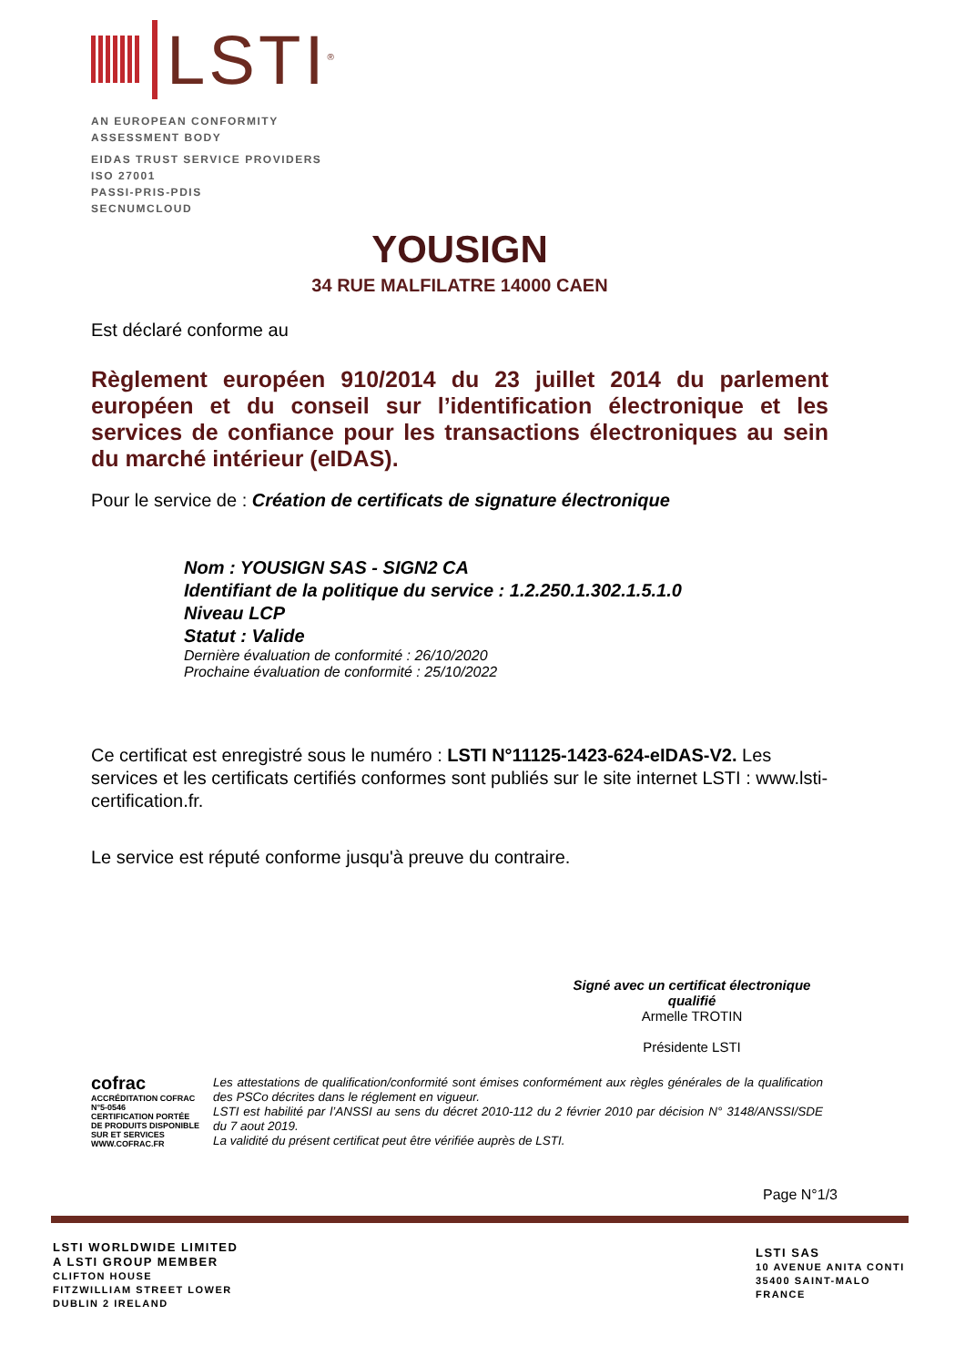LSTI<sup>®</sup>
AN EUROPEAN CONFORMITY
ASSESSMENT BODY
EIDAS TRUST SERVICE PROVIDERS
ISO 27001
PASSI-PRIS-PDIS
SECNUMCLOUD
YOUSIGN
34 RUE MALFILATRE 14000 CAEN
Est déclaré conforme au
Règlement européen 910/2014 du 23 juillet 2014 du parlement européen et du conseil sur l’identification électronique et les services de confiance pour les transactions électroniques au sein du marché intérieur (eIDAS).
Pour le service de : Création de certificats de signature électronique
Nom : YOUSIGN SAS - SIGN2 CA
Identifiant de la politique du service : 1.2.250.1.302.1.5.1.0
Niveau LCP
Statut : Valide
Dernière évaluation de conformité : 26/10/2020
Prochaine évaluation de conformité : 25/10/2022
Ce certificat est enregistré sous le numéro : LSTI N°11125-1423-624-eIDAS-V2. Les services et les certificats certifiés conformes sont publiés sur le site internet LSTI : www.lsti-certification.fr.
Le service est réputé conforme jusqu'à preuve du contraire.
Signé avec un certificat électronique qualifié
Armelle TROTIN
Présidente LSTI
cofrac
ACCRÉDITATION COFRAC N°5-0546
CERTIFICATION PORTÉE DE PRODUITS DISPONIBLE SUR ET SERVICES WWW.COFRAC.FR
Les attestations de qualification/conformité sont émises conformément aux règles générales de la qualification des PSCo décrites dans le réglement en vigueur.
LSTI est habilité par l’ANSSI au sens du décret 2010-112 du 2 février 2010 par décision N° 3148/ANSSI/SDE du 7 aout 2019.
La validité du présent certificat peut être vérifiée auprès de LSTI.
Page N°1/3
LSTI WORLDWIDE LIMITED
A LSTI GROUP MEMBER
CLIFTON HOUSE
FITZWILLIAM STREET LOWER
DUBLIN 2 IRELAND
LSTI SAS
10 AVENUE ANITA CONTI
35400 SAINT-MALO
FRANCE